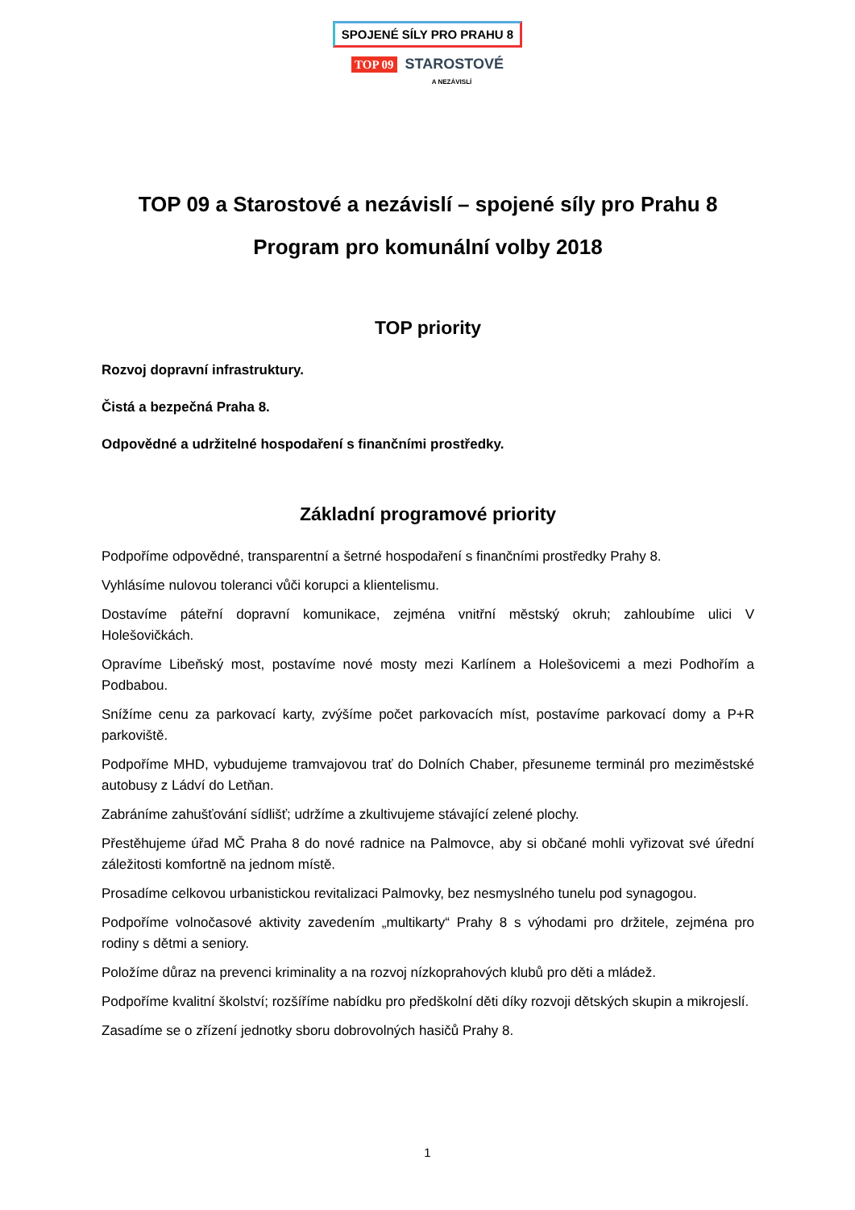SPOJENÉ SÍLY PRO PRAHU 8
TOP 09 STAROSTOVÉ
A NEZÁVISLÍ
TOP 09 a Starostové a nezávislí – spojené síly pro Prahu 8
Program pro komunální volby 2018
TOP priority
Rozvoj dopravní infrastruktury.
Čistá a bezpečná Praha 8.
Odpovědné a udržitelné hospodaření s finančními prostředky.
Základní programové priority
Podpoříme odpovědné, transparentní a šetrné hospodaření s finančními prostředky Prahy 8.
Vyhlásíme nulovou toleranci vůči korupci a klientelismu.
Dostavíme páteřní dopravní komunikace, zejména vnitřní městský okruh; zahloubíme ulici V Holešovičkách.
Opravíme Libeňský most, postavíme nové mosty mezi Karlínem a Holešovicemi a mezi Podhořím a Podbabou.
Snížíme cenu za parkovací karty, zvýšíme počet parkovacích míst, postavíme parkovací domy a P+R parkoviště.
Podpoříme MHD, vybudujeme tramvajovou trať do Dolních Chaber, přesuneme terminál pro meziměstské autobusy z Ládví do Letňan.
Zabráníme zahušťování sídlišť; udržíme a zkultivujeme stávající zelené plochy.
Přestěhujeme úřad MČ Praha 8 do nové radnice na Palmovce, aby si občané mohli vyřizovat své úřední záležitosti komfortně na jednom místě.
Prosadíme celkovou urbanistickou revitalizaci Palmovky, bez nesmyslného tunelu pod synagogou.
Podpoříme volnočasové aktivity zavedením „multikarty“ Prahy 8 s výhodami pro držitele, zejména pro rodiny s dětmi a seniory.
Položíme důraz na prevenci kriminality a na rozvoj nízkoprahových klubů pro děti a mládež.
Podpoříme kvalitní školství; rozšíříme nabídku pro předškolní děti díky rozvoji dětských skupin a mikrojeslí.
Zasadíme se o zřízení jednotky sboru dobrovolných hasičů Prahy 8.
1